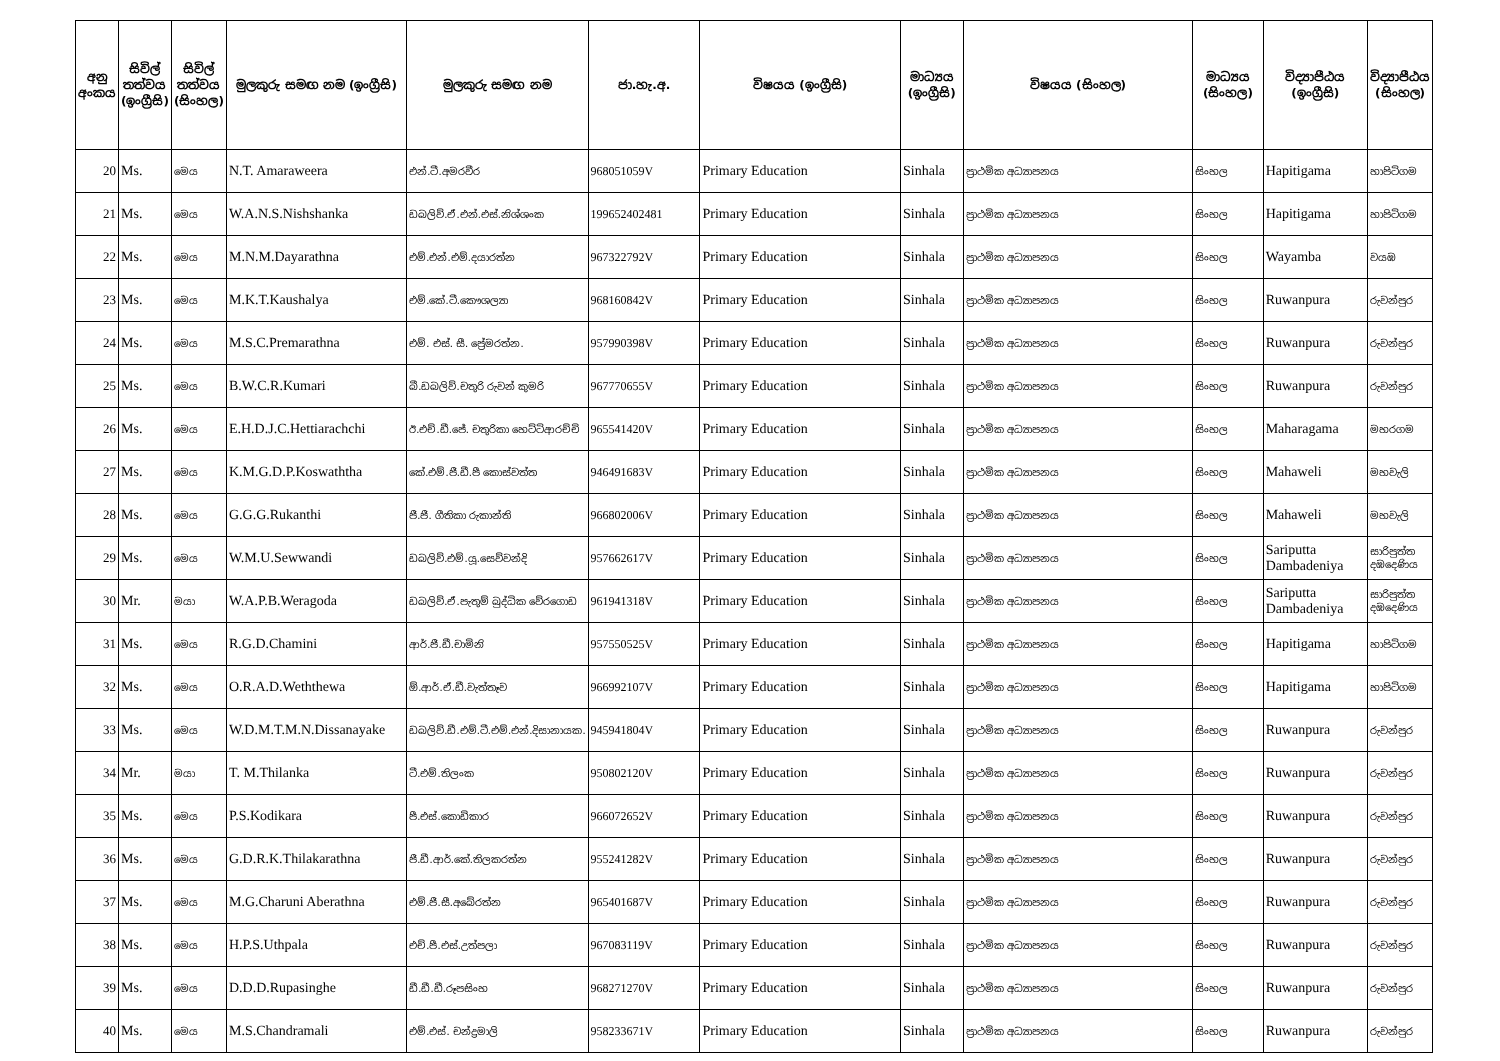| අනු අංකය | සිවිල් තත්වය (ඉංග්‍රීසි) | සිවිල් තත්වය (සිංහල) | මුලකුරු සමඟ නම (ඉංග්‍රීසි) | මුලකුරු සමඟ නම | ජා.හැ.අ. | විෂයය (ඉංග්‍රීසි) | මාධ්‍යය (ඉංග්‍රීසි) | විෂයය (සිංහල) | මාධ්‍යය (සිංහල) | විද්‍යාපීඨය (ඉංග්‍රීසි) | විද්‍යාපීඨය (සිංහල) |
| --- | --- | --- | --- | --- | --- | --- | --- | --- | --- | --- | --- |
| 20 | Ms. | මෙය | N.T. Amaraweera | එන්.ටී.අමරවීර | 968051059V | Primary Education | Sinhala | ප්‍රාථමික අධ්‍යාපනය | සිංහල | Hapitigama | හාපිටිගම |
| 21 | Ms. | මෙය | W.A.N.S.Nishshanka | ඩබලිව්.ඒ.එන්.එස්.නිශ්ශංක | 199652402481 | Primary Education | Sinhala | ප්‍රාථමික අධ්‍යාපනය | සිංහල | Hapitigama | හාපිටිගම |
| 22 | Ms. | මෙය | M.N.M.Dayarathna | එම්.එන්.එම්.දයාරත්න | 967322792V | Primary Education | Sinhala | ප්‍රාථමික අධ්‍යාපනය | සිංහල | Wayamba | වයඹ |
| 23 | Ms. | මෙය | M.K.T.Kaushalya | එම්.කේ.ටී.කෞශල්‍යා | 968160842V | Primary Education | Sinhala | ප්‍රාථමික අධ්‍යාපනය | සිංහල | Ruwanpura | රුවන්පුර |
| 24 | Ms. | මෙය | M.S.C.Premarathna | එම්. එස්. සී. ප්‍රේමරත්න. | 957990398V | Primary Education | Sinhala | ප්‍රාථමික අධ්‍යාපනය | සිංහල | Ruwanpura | රුවන්පුර |
| 25 | Ms. | මෙය | B.W.C.R.Kumari | බී.ඩබලිව්.චතුරි රුවන් කුමරි | 967770655V | Primary Education | Sinhala | ප්‍රාථමික අධ්‍යාපනය | සිංහල | Ruwanpura | රුවන්පුර |
| 26 | Ms. | මෙය | E.H.D.J.C.Hettiarachchi | ඊ.එච්.ඩී.ජේ. චතුරිකා හෙට්ටිආරච්චි | 965541420V | Primary Education | Sinhala | ප්‍රාථමික අධ්‍යාපනය | සිංහල | Maharagama | මහරගම |
| 27 | Ms. | මෙය | K.M.G.D.P.Koswaththa | කේ.එම්.ජී.ඩී.පී කොස්වත්ත | 946491683V | Primary Education | Sinhala | ප්‍රාථමික අධ්‍යාපනය | සිංහල | Mahaweli | මහවැලි |
| 28 | Ms. | මෙය | G.G.G.Rukanthi | ජී.ජී. ගීතිකා රුකාන්ති | 966802006V | Primary Education | Sinhala | ප්‍රාථමික අධ්‍යාපනය | සිංහල | Mahaweli | මහවැලි |
| 29 | Ms. | මෙය | W.M.U.Sewwandi | ඩබලිව්.එම්.යූ.සෙව්වන්දි | 957662617V | Primary Education | Sinhala | ප්‍රාථමික අධ්‍යාපනය | සිංහල | Sariputta Dambadeniya | සාරිපුත්ත දඹදෙණිය |
| 30 | Mr. | මයා | W.A.P.B.Weragoda | ඩබලිව්.ඒ.පැතුම් බුද්ධික වේරගොඩ | 961941318V | Primary Education | Sinhala | ප්‍රාථමික අධ්‍යාපනය | සිංහල | Sariputta Dambadeniya | සාරිපුත්ත දඹදෙණිය |
| 31 | Ms. | මෙය | R.G.D.Chamini | ආර්.ජී.ඩී.චාමිනි | 957550525V | Primary Education | Sinhala | ප්‍රාථමික අධ්‍යාපනය | සිංහල | Hapitigama | හාපිටිගම |
| 32 | Ms. | මෙය | O.R.A.D.Weththewa | ඕ.ආර්.ඒ.ඩී.වැත්තෑව | 966992107V | Primary Education | Sinhala | ප්‍රාථමික අධ්‍යාපනය | සිංහල | Hapitigama | හාපිටිගම |
| 33 | Ms. | මෙය | W.D.M.T.M.N.Dissanayake | ඩබලිව්.ඩී.එම්.ටී.එම්.එන්.දිසානායක. | 945941804V | Primary Education | Sinhala | ප්‍රාථමික අධ්‍යාපනය | සිංහල | Ruwanpura | රුවන්පුර |
| 34 | Mr. | මයා | T. M.Thilanka | ටී.එම්.තිලංක | 950802120V | Primary Education | Sinhala | ප්‍රාථමික අධ්‍යාපනය | සිංහල | Ruwanpura | රුවන්පුර |
| 35 | Ms. | මෙය | P.S.Kodikara | පී.එස්.කොඩිකාර | 966072652V | Primary Education | Sinhala | ප්‍රාථමික අධ්‍යාපනය | සිංහල | Ruwanpura | රුවන්පුර |
| 36 | Ms. | මෙය | G.D.R.K.Thilakarathna | ජී.ඩී.ආර්.කේ.තිලකරත්න | 955241282V | Primary Education | Sinhala | ප්‍රාථමික අධ්‍යාපනය | සිංහල | Ruwanpura | රුවන්පුර |
| 37 | Ms. | මෙය | M.G.Charuni Aberathna | එම්.ජී.සී.අබේරත්න | 965401687V | Primary Education | Sinhala | ප්‍රාථමික අධ්‍යාපනය | සිංහල | Ruwanpura | රුවන්පුර |
| 38 | Ms. | මෙය | H.P.S.Uthpala | එච්.පී.එස්.උත්පලා | 967083119V | Primary Education | Sinhala | ප්‍රාථමික අධ්‍යාපනය | සිංහල | Ruwanpura | රුවන්පුර |
| 39 | Ms. | මෙය | D.D.D.Rupasinghe | ඩී.ඩී.ඩී.රූපසිංහ | 968271270V | Primary Education | Sinhala | ප්‍රාථමික අධ්‍යාපනය | සිංහල | Ruwanpura | රුවන්පුර |
| 40 | Ms. | මෙය | M.S.Chandramali | එම්.එස්. චන්ද්‍රමාලි | 958233671V | Primary Education | Sinhala | ප්‍රාථමික අධ්‍යාපනය | සිංහල | Ruwanpura | රුවන්පුර |